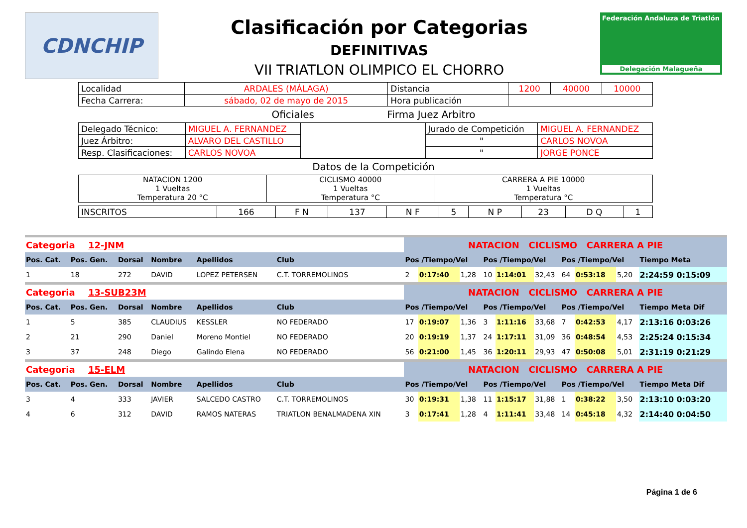CDNCHIP
Clasificación por Categorias
DEFINITIVAS
VII TRIATLON OLIMPICO EL CHORRO
Federación Andaluza de Triatlón
Delegación Malagueña
| Localidad | ARDALES (MÁLAGA) | Distancia | 1200 | 40000 | 10000 |
| Fecha Carrera: | sábado, 02 de mayo de 2015 | Hora publicación | | | |
Oficiales Firma Juez Arbitro
| Delegado Técnico: | MIGUEL A. FERNANDEZ | | Jurado de Competición | MIGUEL A. FERNANDEZ |
| Juez Árbitro: | ALVARO DEL CASTILLO | | " | CARLOS NOVOA |
| Resp. Clasificaciones: | CARLOS NOVOA | | " | JORGE PONCE |
Datos de la Competición
| NATACION 1200 1 Vueltas Temperatura 20 °C | CICLISMO 40000 1 Vueltas Temperatura °C | CARRERA A PIE 10000 1 Vueltas Temperatura °C |
| INSCRITOS | 166 | F N | 137 | N F | 5 | N P | 23 | D Q | 1 |
| Categoria 12-JNM | | | | | | NATACION CICLISMO CARRERA A PIE | | | | | | | | | |
| Pos. Cat. | Pos. Gen. | Dorsal | Nombre | Apellidos | Club | Pos /Tiempo/Vel | | | Pos /Tiempo/Vel | | | Pos /Tiempo/Vel | | | Tiempo Meta |
| 1 | 18 | 272 | DAVID | LOPEZ PETERSEN | C.T. TORREMOLINOS | 2 | 0:17:40 | 1,28 | 10 | 1:14:01 | 32,43 | 64 | 0:53:18 | 5,20 | 2:24:59 0:15:09 |
| Categoria 13-SUB23M | | | | | | NATACION CICLISMO CARRERA A PIE | | | | | | | | | |
| Pos. Cat. | Pos. Gen. | Dorsal | Nombre | Apellidos | Club | Pos /Tiempo/Vel | | | Pos /Tiempo/Vel | | | Pos /Tiempo/Vel | | | Tiempo Meta Dif |
| 1 | 5 | 385 | CLAUDIUS | KESSLER | NO FEDERADO | 17 | 0:19:07 | 1,36 | 3 | 1:11:16 | 33,68 | 7 | 0:42:53 | 4,17 | 2:13:16 0:03:26 |
| 2 | 21 | 290 | Daniel | Moreno Montiel | NO FEDERADO | 20 | 0:19:19 | 1,37 | 24 | 1:17:11 | 31,09 | 36 | 0:48:54 | 4,53 | 2:25:24 0:15:34 |
| 3 | 37 | 248 | Diego | Galindo Elena | NO FEDERADO | 56 | 0:21:00 | 1,45 | 36 | 1:20:11 | 29,93 | 47 | 0:50:08 | 5,01 | 2:31:19 0:21:29 |
| Categoria 15-ELM | | | | | | NATACION CICLISMO CARRERA A PIE | | | | | | | | | |
| Pos. Cat. | Pos. Gen. | Dorsal | Nombre | Apellidos | Club | Pos /Tiempo/Vel | | | Pos /Tiempo/Vel | | | Pos /Tiempo/Vel | | | Tiempo Meta Dif |
| 3 | 4 | 333 | JAVIER | SALCEDO CASTRO | C.T. TORREMOLINOS | 30 | 0:19:31 | 1,38 | 11 | 1:15:17 | 31,88 | 1 | 0:38:22 | 3,50 | 2:13:10 0:03:20 |
| 4 | 6 | 312 | DAVID | RAMOS NATERAS | TRIATLON BENALMADENA XIN | 3 | 0:17:41 | 1,28 | 4 | 1:11:41 | 33,48 | 14 | 0:45:18 | 4,32 | 2:14:40 0:04:50 |
Página 1 de 6